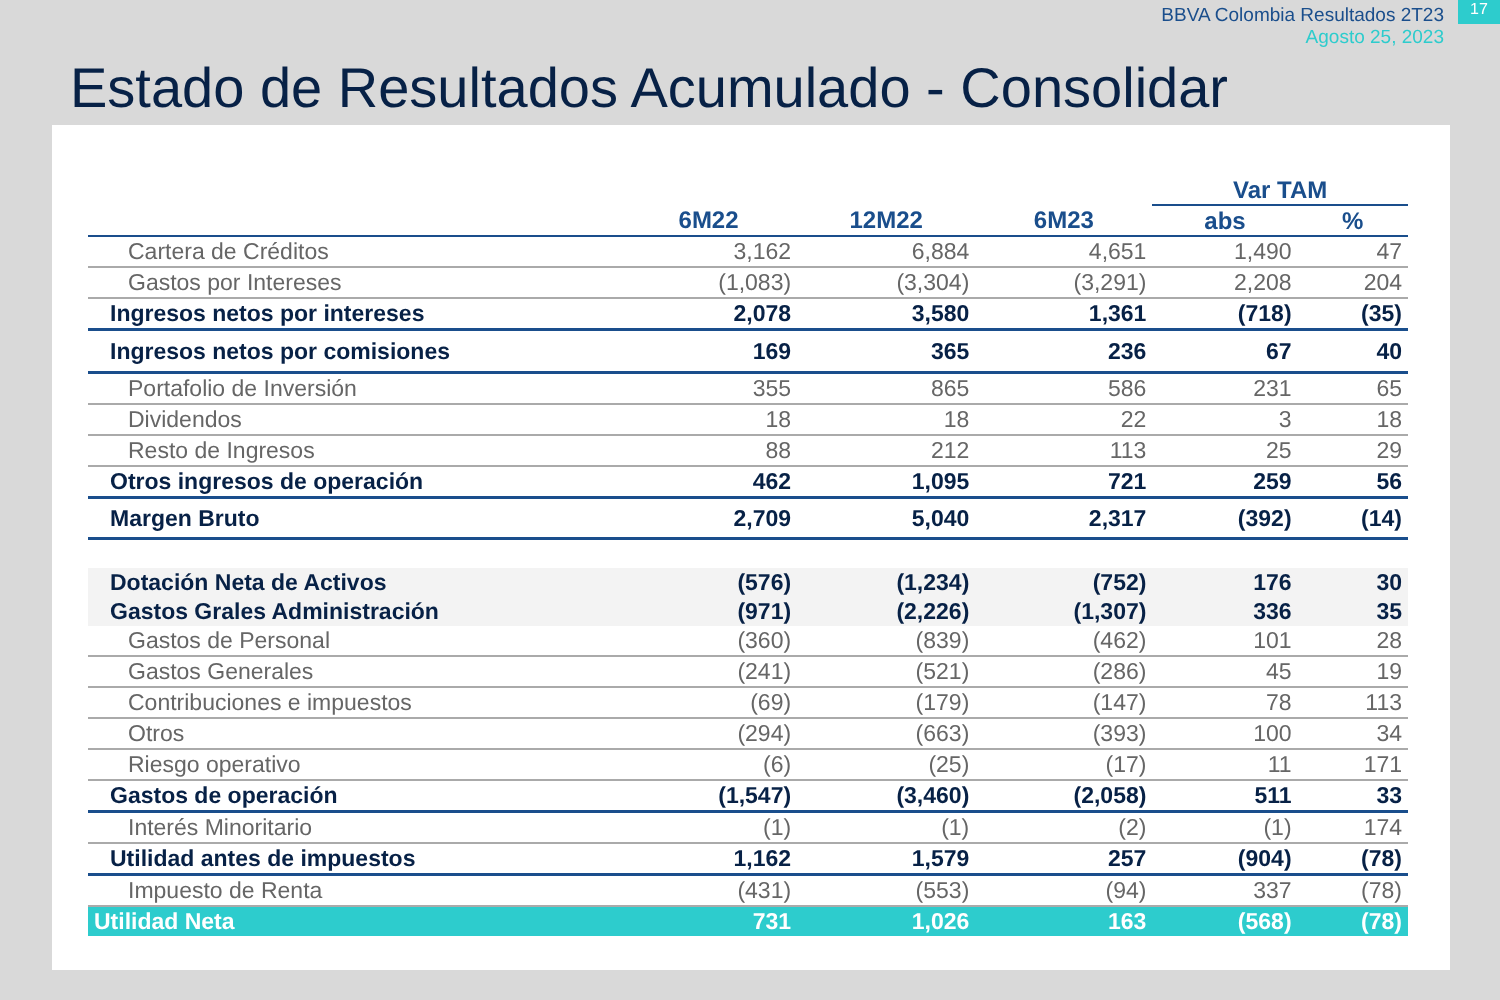BBVA Colombia Resultados 2T23
Agosto 25, 2023
17
Estado de Resultados Acumulado - Consolidar
| | | | | Var TAM | |
| --- | --- | --- | --- | --- | --- |
| | 6M22 | 12M22 | 6M23 | abs | % |
| Cartera de Créditos | 3,162 | 6,884 | 4,651 | 1,490 | 47 |
| Gastos por Intereses | (1,083) | (3,304) | (3,291) | 2,208 | 204 |
| Ingresos netos por intereses | 2,078 | 3,580 | 1,361 | (718) | (35) |
| Ingresos netos por comisiones | 169 | 365 | 236 | 67 | 40 |
| Portafolio de Inversión | 355 | 865 | 586 | 231 | 65 |
| Dividendos | 18 | 18 | 22 | 3 | 18 |
| Resto de Ingresos | 88 | 212 | 113 | 25 | 29 |
| Otros ingresos de operación | 462 | 1,095 | 721 | 259 | 56 |
| Margen Bruto | 2,709 | 5,040 | 2,317 | (392) | (14) |
| Dotación Neta de Activos | (576) | (1,234) | (752) | 176 | 30 |
| Gastos Grales Administración | (971) | (2,226) | (1,307) | 336 | 35 |
| Gastos de Personal | (360) | (839) | (462) | 101 | 28 |
| Gastos Generales | (241) | (521) | (286) | 45 | 19 |
| Contribuciones e impuestos | (69) | (179) | (147) | 78 | 113 |
| Otros | (294) | (663) | (393) | 100 | 34 |
| Riesgo operativo | (6) | (25) | (17) | 11 | 171 |
| Gastos de operación | (1,547) | (3,460) | (2,058) | 511 | 33 |
| Interés Minoritario | (1) | (1) | (2) | (1) | 174 |
| Utilidad antes de impuestos | 1,162 | 1,579 | 257 | (904) | (78) |
| Impuesto de Renta | (431) | (553) | (94) | 337 | (78) |
| Utilidad Neta | 731 | 1,026 | 163 | (568) | (78) |